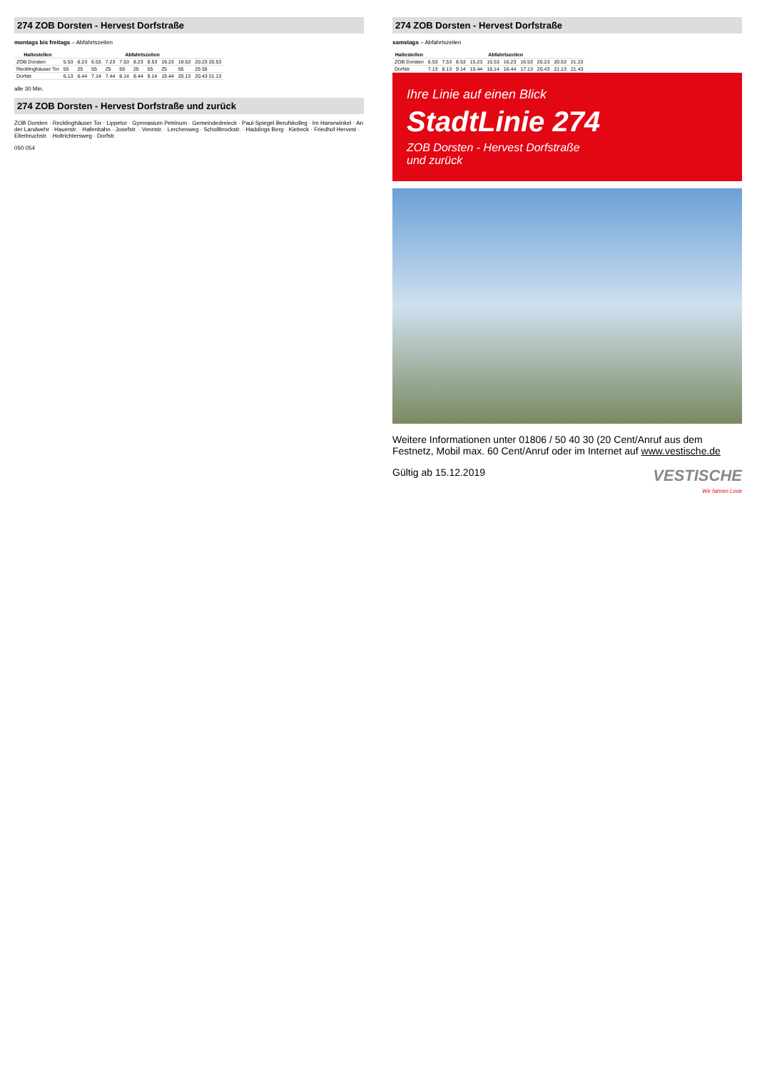274 ZOB Dorsten - Hervest Dorfstraße
montags bis freitags – Abfahrtszeiten
| Haltestellen | Abfahrtszeiten | | | | | | | | | |
| --- | --- | --- | --- | --- | --- | --- | --- | --- | --- | --- |
| ZOB Dorsten | 5.53 | 6.23 | 6.53 | 7.23 | 7.53 | 8.23 | 8.53 | 19.23 | 19.53 | 20.23 20.53 |
| Recklinghäuser Tor | 55 | 25 | 55 | 25 | 55 | 25 | 55 | 25 | 55 | 25 55 |
| Dorfstr. | 6.13 | 6.44 | 7.14 | 7.44 | 8.14 | 8.44 | 9.14 | 19.44 | 20.13 | 20.43 21.13 |
alle 30 Min.
274 ZOB Dorsten - Hervest Dorfstraße und zurück
ZOB Dorsten · Recklinghäuser Tor · Lippetor · Gymnasium Petrinum · Gemeindedreieck · Paul-Spiegel Berufskolleg · Im Harsewinkel · An der Landwehr · Hauerstr. · Hafenbahn · Josefstr. · Vennstr. · Lerchenweg · Schollbrockstr. · Haddings Berg · Kiebeck · Friedhof Hervest · Ellerbruchstr. · Holtrichtersweg · Dorfstr.
050 054
274 ZOB Dorsten - Hervest Dorfstraße
samstags – Abfahrtszeiten
| Haltestellen | Abfahrtszeiten | | | | | | | | | |
| --- | --- | --- | --- | --- | --- | --- | --- | --- | --- | --- |
| ZOB Dorsten | 6.53 | 7.53 | 8.53 | 15.23 | 15.53 | 16.23 | 16.53 | 20.23 | 20.53 | 21.23 |
| Dorfstr. | 7.13 | 8.13 | 9.14 | 15.44 | 16.14 | 16.44 | 17.13 | 20.43 | 21.13 | 21.43 |
Ihre Linie auf einen Blick
StadtLinie 274
ZOB Dorsten - Hervest Dorfstraße
und zurück
Weitere Informationen unter 01806 / 50 40 30 (20 Cent/Anruf aus dem Festnetz, Mobil max. 60 Cent/Anruf oder im Internet auf www.vestische.de
Gültig ab 15.12.2019 VESTISCHE
Wir fahren Linie